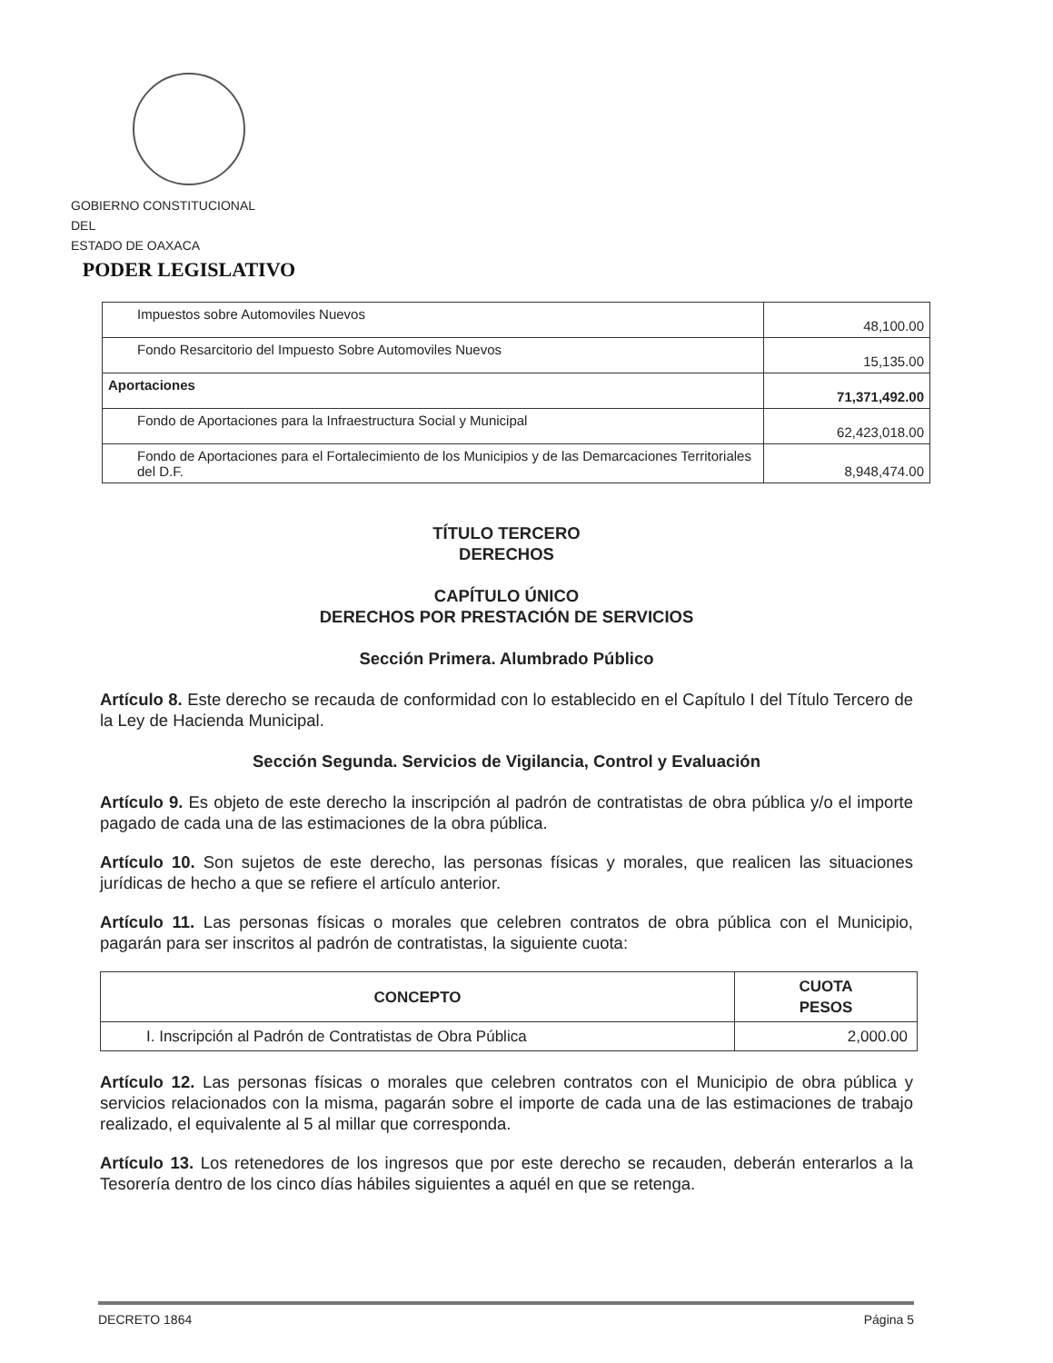GOBIERNO CONSTITUCIONAL
DEL
ESTADO DE OAXACA
PODER LEGISLATIVO
| Impuestos sobre Automoviles Nuevos | 48,100.00 |
| Fondo Resarcitorio del Impuesto Sobre Automoviles Nuevos | 15,135.00 |
| Aportaciones | 71,371,492.00 |
| Fondo de Aportaciones para la Infraestructura Social y Municipal | 62,423,018.00 |
| Fondo de Aportaciones para el Fortalecimiento de los Municipios y de las Demarcaciones Territoriales del D.F. | 8,948,474.00 |
TÍTULO TERCERO
DERECHOS
CAPÍTULO ÚNICO
DERECHOS POR PRESTACIÓN DE SERVICIOS
Sección Primera. Alumbrado Público
Artículo 8. Este derecho se recauda de conformidad con lo establecido en el Capítulo I del Título Tercero de la Ley de Hacienda Municipal.
Sección Segunda. Servicios de Vigilancia, Control y Evaluación
Artículo 9. Es objeto de este derecho la inscripción al padrón de contratistas de obra pública y/o el importe pagado de cada una de las estimaciones de la obra pública.
Artículo 10. Son sujetos de este derecho, las personas físicas y morales, que realicen las situaciones jurídicas de hecho a que se refiere el artículo anterior.
Artículo 11. Las personas físicas o morales que celebren contratos de obra pública con el Municipio, pagarán para ser inscritos al padrón de contratistas, la siguiente cuota:
| CONCEPTO | CUOTA PESOS |
| --- | --- |
| I. Inscripción al Padrón de Contratistas de Obra Pública | 2,000.00 |
Artículo 12. Las personas físicas o morales que celebren contratos con el Municipio de obra pública y servicios relacionados con la misma, pagarán sobre el importe de cada una de las estimaciones de trabajo realizado, el equivalente al 5 al millar que corresponda.
Artículo 13. Los retenedores de los ingresos que por este derecho se recauden, deberán enterarlos a la Tesorería dentro de los cinco días hábiles siguientes a aquél en que se retenga.
DECRETO 1864 Página 5